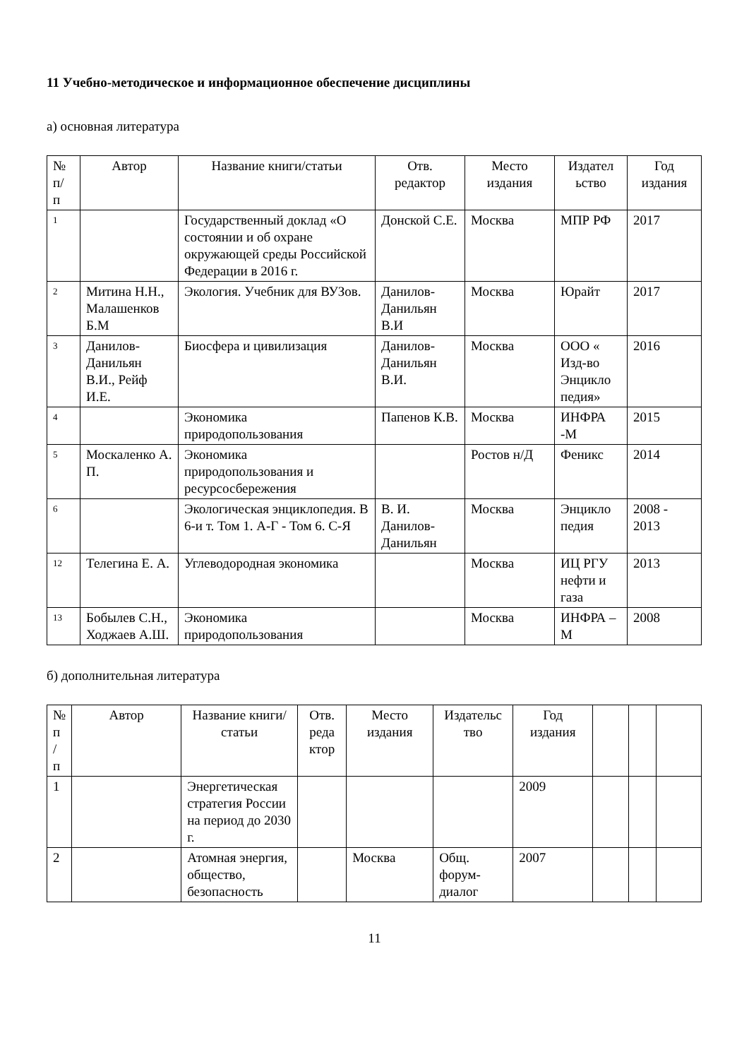11 Учебно-методическое и информационное обеспечение дисциплины
а) основная литература
| № п/ п | Автор | Название книги/статьи | Отв. редактор | Место издания | Издател ьство | Год издания |
| --- | --- | --- | --- | --- | --- | --- |
| 1 | | Государственный доклад «О состоянии и об охране окружающей среды Российской Федерации в 2016 г. | Донской С.Е. | Москва | МПР РФ | 2017 |
| 2 | Митина Н.Н., Малашенков Б.М | Экология. Учебник для ВУЗов. | Данилов-Данильян В.И | Москва | Юрайт | 2017 |
| 3 | Данилов-Данильян В.И., Рейф И.Е. | Биосфера и цивилизация | Данилов-Данильян В.И. | Москва | ООО « Изд-во Энцикло педия» | 2016 |
| 4 | | Экономика природопользования | Папенов К.В. | Москва | ИНФРА -М | 2015 |
| 5 | Москаленко А. П. | Экономика природопользования и ресурсосбережения | | Ростов н/Д | Феникс | 2014 |
| 6 | | Экологическая энциклопедия. В 6-и т. Том 1. А-Г - Том 6. С-Я | В. И. Данилов-Данильян | Москва | Энцикло педия | 2008 - 2013 |
| 12 | Телегина Е. А. | Углеводородная экономика | | Москва | ИЦ РГУ нефти и газа | 2013 |
| 13 | Бобылев С.Н., Ходжаев А.Ш. | Экономика природопользования | | Москва | ИНФРА –М | 2008 |
б) дополнительная литература
| № п / п | Автор | Название книги/статьи | Отв. реда ктор | Место издания | Издательс тво | Год издания | | | |
| --- | --- | --- | --- | --- | --- | --- | --- | --- | --- |
| 1 | | Энергетическая стратегия России на период до 2030 г. | | | | 2009 | | | |
| 2 | | Атомная энергия, общество, безопасность | | Москва | Общ. форум-диалог | 2007 | | | |
11